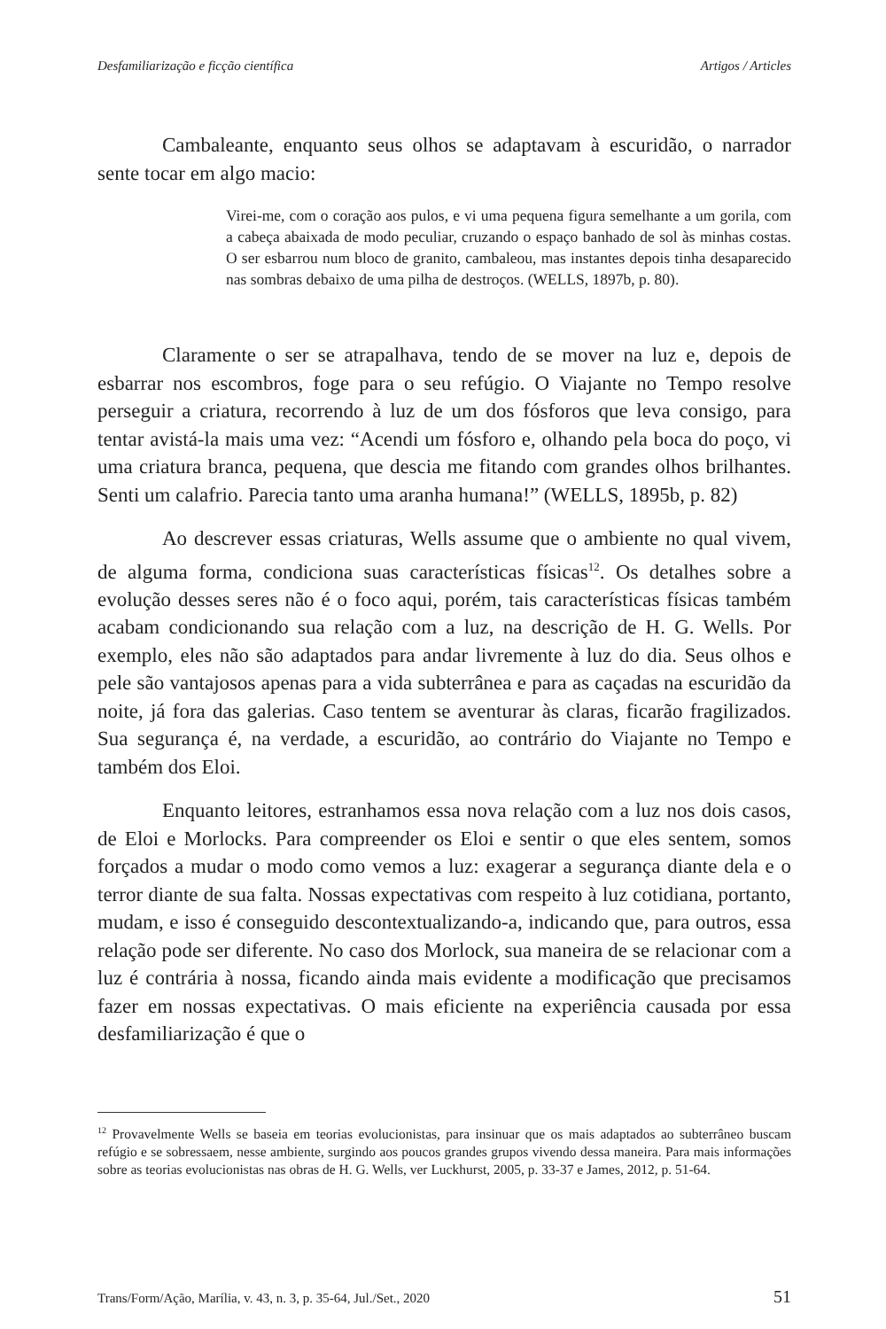Desfamiliarização e ficção científica Artigos / Articles
Cambaleante, enquanto seus olhos se adaptavam à escuridão, o narrador sente tocar em algo macio:
Virei-me, com o coração aos pulos, e vi uma pequena figura semelhante a um gorila, com a cabeça abaixada de modo peculiar, cruzando o espaço banhado de sol às minhas costas. O ser esbarrou num bloco de granito, cambaleou, mas instantes depois tinha desaparecido nas sombras debaixo de uma pilha de destroços. (WELLS, 1897b, p. 80).
Claramente o ser se atrapalhava, tendo de se mover na luz e, depois de esbarrar nos escombros, foge para o seu refúgio. O Viajante no Tempo resolve perseguir a criatura, recorrendo à luz de um dos fósforos que leva consigo, para tentar avistá-la mais uma vez: “Acendi um fósforo e, olhando pela boca do poço, vi uma criatura branca, pequena, que descia me fitando com grandes olhos brilhantes. Senti um calafrio. Parecia tanto uma aranha humana!” (WELLS, 1895b, p. 82)
Ao descrever essas criaturas, Wells assume que o ambiente no qual vivem, de alguma forma, condiciona suas características físicas<sup>12</sup>. Os detalhes sobre a evolução desses seres não é o foco aqui, porém, tais características físicas também acabam condicionando sua relação com a luz, na descrição de H. G. Wells. Por exemplo, eles não são adaptados para andar livremente à luz do dia. Seus olhos e pele são vantajosos apenas para a vida subterrânea e para as caçadas na escuridão da noite, já fora das galerias. Caso tentem se aventurar às claras, ficarão fragilizados. Sua segurança é, na verdade, a escuridão, ao contrário do Viajante no Tempo e também dos Eloi.
Enquanto leitores, estranhamos essa nova relação com a luz nos dois casos, de Eloi e Morlocks. Para compreender os Eloi e sentir o que eles sentem, somos forçados a mudar o modo como vemos a luz: exagerar a segurança diante dela e o terror diante de sua falta. Nossas expectativas com respeito à luz cotidiana, portanto, mudam, e isso é conseguido descontextualizando-a, indicando que, para outros, essa relação pode ser diferente. No caso dos Morlock, sua maneira de se relacionar com a luz é contrária à nossa, ficando ainda mais evidente a modificação que precisamos fazer em nossas expectativas. O mais eficiente na experiência causada por essa desfamiliarização é que o
<sup>12</sup> Provavelmente Wells se baseia em teorias evolucionistas, para insinuar que os mais adaptados ao subterrâneo buscam refúgio e se sobressaem, nesse ambiente, surgindo aos poucos grandes grupos vivendo dessa maneira. Para mais informações sobre as teorias evolucionistas nas obras de H. G. Wells, ver Luckhurst, 2005, p. 33-37 e James, 2012, p. 51-64.
Trans/Form/Ação, Marília, v. 43, n. 3, p. 35-64, Jul./Set., 2020 51